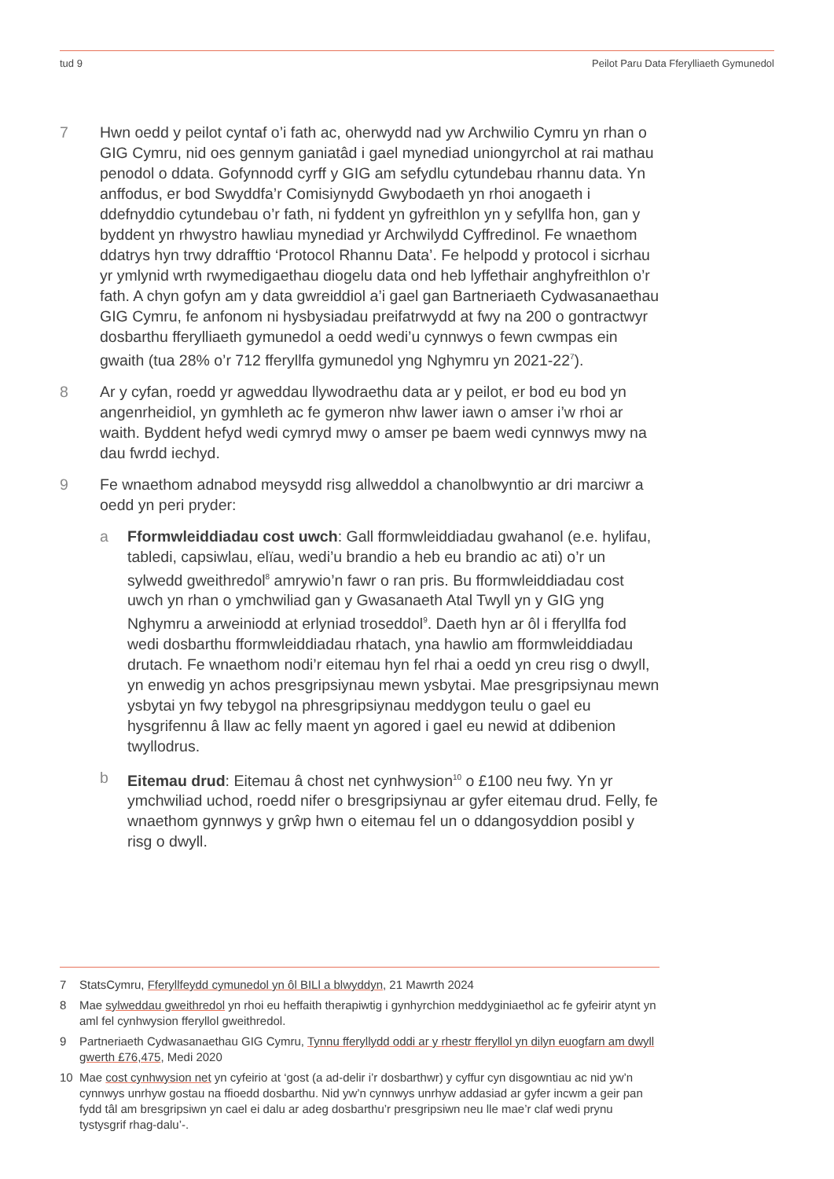tud 9 Peilot Paru Data Fferylliaeth Gymunedol
7 Hwn oedd y peilot cyntaf o’i fath ac, oherwydd nad yw Archwilio Cymru yn rhan o GIG Cymru, nid oes gennym ganiatâd i gael mynediad uniongyrchol at rai mathau penodol o ddata. Gofynnodd cyrff y GIG am sefydlu cytundebau rhannu data. Yn anffodus, er bod Swyddfa’r Comisiynydd Gwybodaeth yn rhoi anogaeth i ddefnyddio cytundebau o’r fath, ni fyddent yn gyfreithlon yn y sefyllfa hon, gan y byddent yn rhwystro hawliau mynediad yr Archwilydd Cyffredinol. Fe wnaethom ddatrys hyn trwy ddrafftio ‘Protocol Rhannu Data’. Fe helpodd y protocol i sicrhau yr ymlynid wrth rwymedigaethau diogelu data ond heb lyffethair anghyfreithlon o’r fath. A chyn gofyn am y data gwreiddiol a’i gael gan Bartneriaeth Cydwasanaethau GIG Cymru, fe anfonom ni hysbysiadau preifatrwydd at fwy na 200 o gontractwyr dosbarthu fferylliaeth gymunedol a oedd wedi’u cynnwys o fewn cwmpas ein gwaith (tua 28% o’r 712 fferyllfa gymunedol yng Nghymru yn 2021-22<sup>7</sup>).
8 Ar y cyfan, roedd yr agweddau llywodraethu data ar y peilot, er bod eu bod yn angenrheidiol, yn gymhleth ac fe gymeron nhw lawer iawn o amser i’w rhoi ar waith. Byddent hefyd wedi cymryd mwy o amser pe baem wedi cynnwys mwy na dau fwrdd iechyd.
9 Fe wnaethom adnabod meysydd risg allweddol a chanolbwyntio ar dri marciwr a oedd yn peri pryder:
a Fformwleiddiadau cost uwch: Gall fformwleiddiadau gwahanol (e.e. hylifau, tabledi, capsiwlau, elïau, wedi’u brandio a heb eu brandio ac ati) o’r un sylwedd gweithredol<sup>8</sup> amrywio’n fawr o ran pris. Bu fformwleiddiadau cost uwch yn rhan o ymchwiliad gan y Gwasanaeth Atal Twyll yn y GIG yng Nghymru a arweiniodd at erlyniad troseddol<sup>9</sup>. Daeth hyn ar ôl i fferyllfa fod wedi dosbarthu fformwleiddiadau rhatach, yna hawlio am fformwleiddiadau drutach. Fe wnaethom nodi’r eitemau hyn fel rhai a oedd yn creu risg o dwyll, yn enwedig yn achos presgripsiynau mewn ysbytai. Mae presgripsiynau mewn ysbytai yn fwy tebygol na phresgripsiynau meddygon teulu o gael eu hysgrifennu â llaw ac felly maent yn agored i gael eu newid at ddibenion twyllodrus.
b Eitemau drud: Eitemau â chost net cynhwysion<sup>10</sup> o £100 neu fwy. Yn yr ymchwiliad uchod, roedd nifer o bresgripsiynau ar gyfer eitemau drud. Felly, fe wnaethom gynnwys y grŵp hwn o eitemau fel un o ddangosyddion posibl y risg o dwyll.
7 StatsCymru, Fferyllfeydd cymunedol yn ôl BILl a blwyddyn, 21 Mawrth 2024
8 Mae sylweddau gweithredol yn rhoi eu heffaith therapiwtig i gynhyrchion meddyginiaethol ac fe gyfeirir atynt yn aml fel cynhwysion fferyllol gweithredol.
9 Partneriaeth Cydwasanaethau GIG Cymru, Tynnu fferyllydd oddi ar y rhestr fferyllol yn dilyn euogfarn am dwyll gwerth £76,475, Medi 2020
10 Mae cost cynhwysion net yn cyfeirio at ‘gost (a ad-delir i’r dosbarthwr) y cyffur cyn disgowntiau ac nid yw’n cynnwys unrhyw gostau na ffioedd dosbarthu. Nid yw’n cynnwys unrhyw addasiad ar gyfer incwm a geir pan fydd tâl am bresgripsiwn yn cael ei dalu ar adeg dosbarthu’r presgripsiwn neu lle mae’r claf wedi prynu tystysgrif rhag-dalu’-.